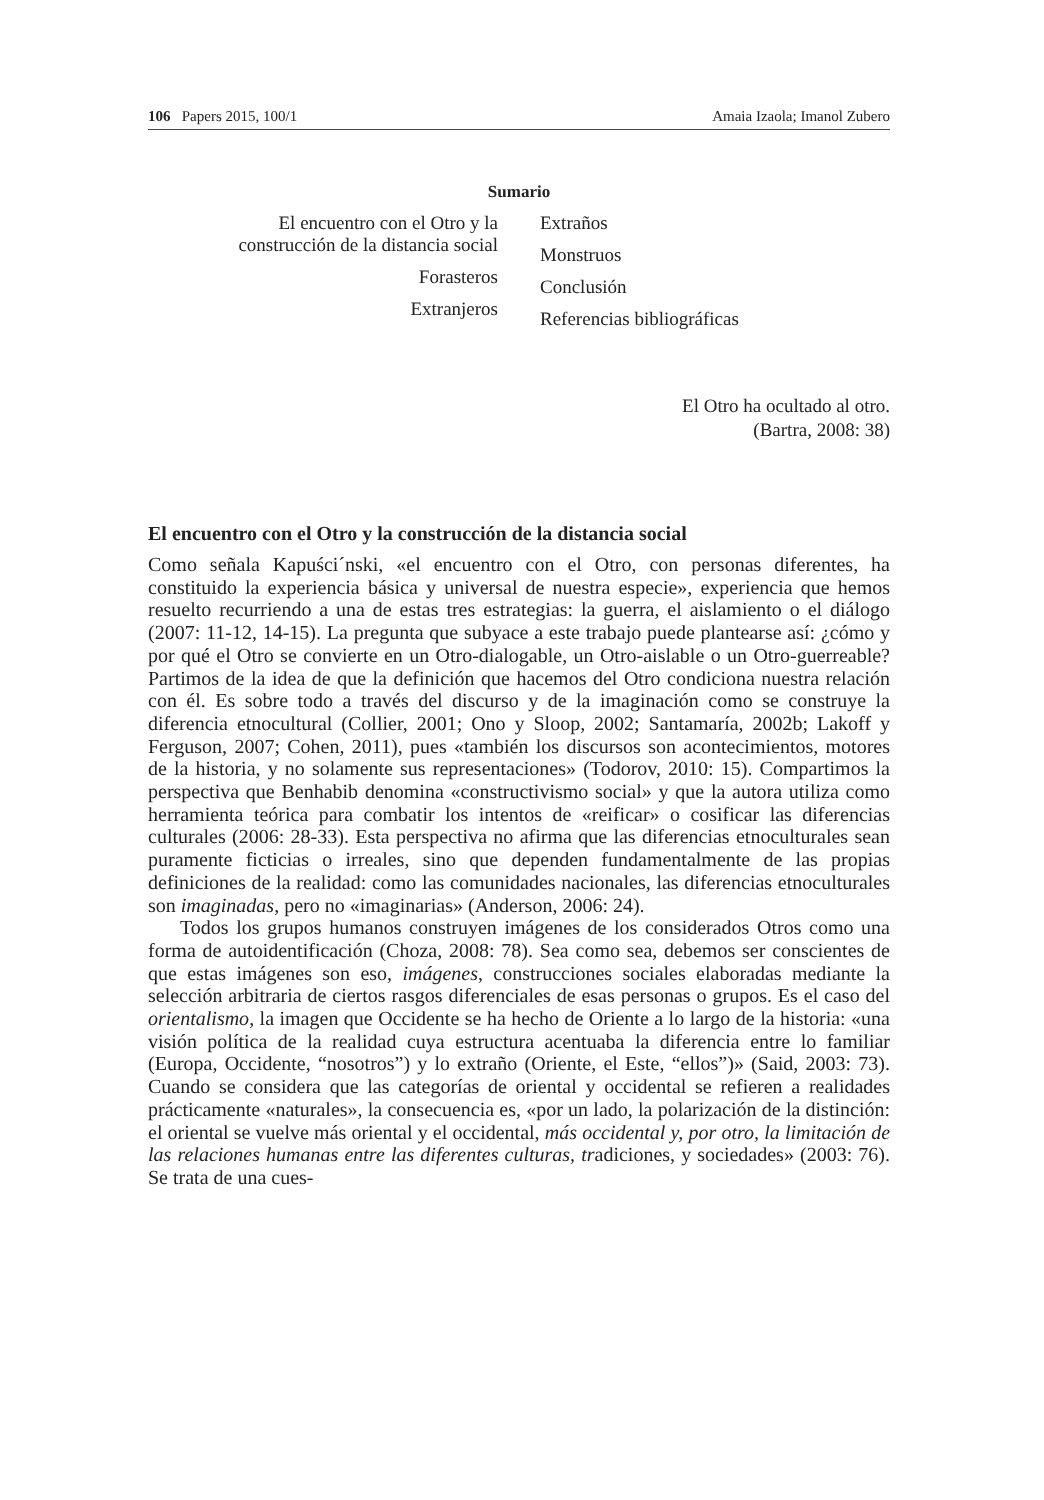106 Papers 2015, 100/1 Amaia Izaola; Imanol Zubero
Sumario
El encuentro con el Otro y la
construcción de la distancia social
Forasteros
Extranjeros
Extraños
Monstruos
Conclusión
Referencias bibliográficas
El Otro ha ocultado al otro.
(Bartra, 2008: 38)
El encuentro con el Otro y la construcción de la distancia social
Como señala Kapuści´nski, «el encuentro con el Otro, con personas diferentes, ha constituido la experiencia básica y universal de nuestra especie», experiencia que hemos resuelto recurriendo a una de estas tres estrategias: la guerra, el aislamiento o el diálogo (2007: 11-12, 14-15). La pregunta que subyace a este trabajo puede plantearse así: ¿cómo y por qué el Otro se convierte en un Otro-dialogable, un Otro-aislable o un Otro-guerreable? Partimos de la idea de que la definición que hacemos del Otro condiciona nuestra relación con él. Es sobre todo a través del discurso y de la imaginación como se construye la diferencia etnocultural (Collier, 2001; Ono y Sloop, 2002; Santamaría, 2002b; Lakoff y Ferguson, 2007; Cohen, 2011), pues «también los discursos son acontecimientos, motores de la historia, y no solamente sus representaciones» (Todorov, 2010: 15). Compartimos la perspectiva que Benhabib denomina «constructivismo social» y que la autora utiliza como herramienta teórica para combatir los intentos de «reificar» o cosificar las diferencias culturales (2006: 28-33). Esta perspectiva no afirma que las diferencias etnoculturales sean puramente ficticias o irreales, sino que dependen fundamentalmente de las propias definiciones de la realidad: como las comunidades nacionales, las diferencias etnoculturales son imaginadas, pero no «imaginarias» (Anderson, 2006: 24).
Todos los grupos humanos construyen imágenes de los considerados Otros como una forma de autoidentificación (Choza, 2008: 78). Sea como sea, debemos ser conscientes de que estas imágenes son eso, imágenes, construcciones sociales elaboradas mediante la selección arbitraria de ciertos rasgos diferenciales de esas personas o grupos. Es el caso del orientalismo, la imagen que Occidente se ha hecho de Oriente a lo largo de la historia: «una visión política de la realidad cuya estructura acentuaba la diferencia entre lo familiar (Europa, Occidente, “nosotros”) y lo extraño (Oriente, el Este, “ellos”)» (Said, 2003: 73). Cuando se considera que las categorías de oriental y occidental se refieren a realidades prácticamente «naturales», la consecuencia es, «por un lado, la polarización de la distinción: el oriental se vuelve más oriental y el occidental, más occidental y, por otro, la limitación de las relaciones humanas entre las diferentes culturas, tradiciones, y sociedades» (2003: 76). Se trata de una cues-